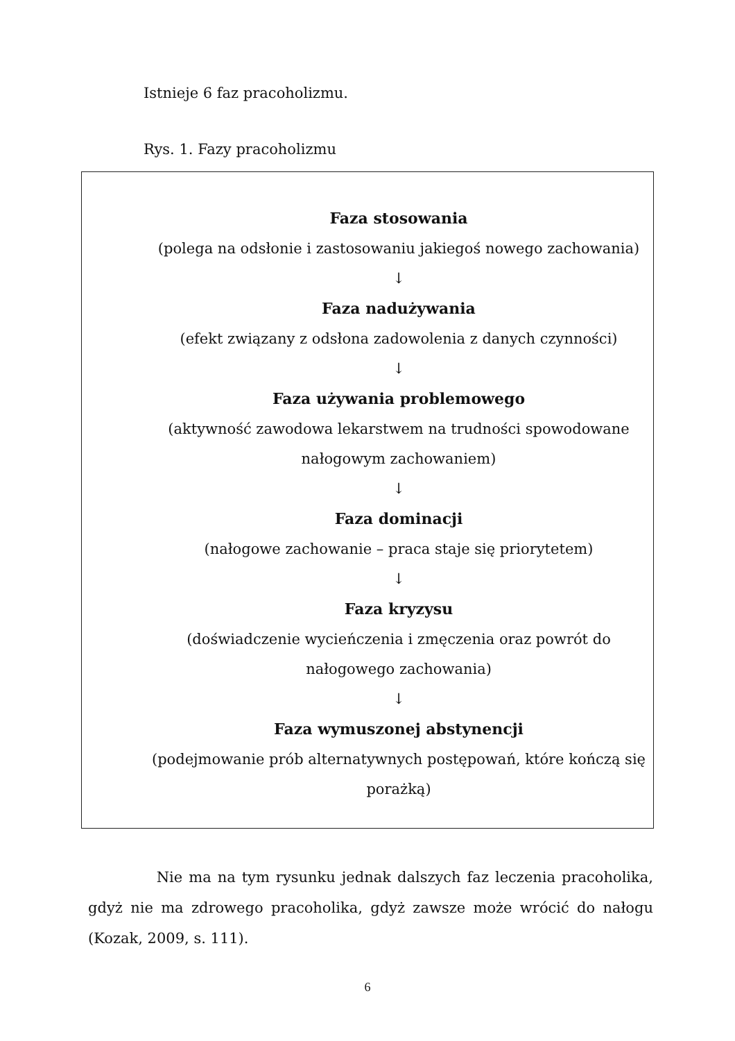Istnieje 6 faz pracoholizmu.
Rys. 1. Fazy pracoholizmu
Faza stosowania
(polega na odsłonie i zastosowaniu jakiegoś nowego zachowania)
↓
Faza nadużywania
(efekt związany z odsłona zadowolenia z danych czynności)
↓
Faza używania problemowego
(aktywność zawodowa lekarstwem na trudności spowodowane nałogowym zachowaniem)
↓
Faza dominacji
(nałogowe zachowanie – praca staje się priorytetem)
↓
Faza kryzysu
(doświadczenie wycieńczenia i zmęczenia oraz powrót do nałogowego zachowania)
↓
Faza wymuszonej abstynencji
(podejmowanie prób alternatywnych postępowań, które kończą się porażką)
Nie ma na tym rysunku jednak dalszych faz leczenia pracoholika, gdyż nie ma zdrowego pracoholika, gdyż zawsze może wrócić do nałogu (Kozak, 2009, s. 111).
6